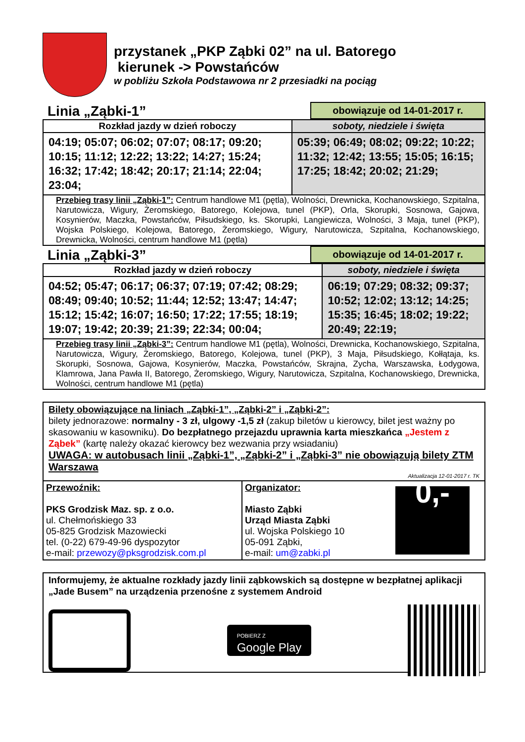przystanek „PKP Ząbki 02” na ul. Batorego
kierunek -> Powstańców
w pobliżu Szkoła Podstawowa nr 2 przesiadki na pociąg
Linia „Ząbki-1” obowiązuje od 14-01-2017 r.
| Rozkład jazdy w dzień roboczy | soboty, niedziele i święta |
| --- | --- |
| 04:19; 05:07; 06:02; 07:07; 08:17; 09:20; 10:15; 11:12; 12:22; 13:22; 14:27; 15:24; 16:32; 17:42; 18:42; 20:17; 21:14; 22:04; 23:04; | 05:39; 06:49; 08:02; 09:22; 10:22; 11:32; 12:42; 13:55; 15:05; 16:15; 17:25; 18:42; 20:02; 21:29; |
| Przebieg trasy linii „Ząbki-1”: Centrum handlowe M1 (pętla), Wolności, Drewnicka, Kochanowskiego, Szpitalna, Narutowicza, Wigury, Żeromskiego, Batorego, Kolejowa, tunel (PKP), Orla, Skorupki, Sosnowa, Gajowa, Kosynierów, Maczka, Powstańców, Piłsudskiego, ks. Skorupki, Langiewicza, Wolności, 3 Maja, tunel (PKP), Wojska Polskiego, Kolejowa, Batorego, Żeromskiego, Wigury, Narutowicza, Szpitalna, Kochanowskiego, Drewnicka, Wolności, centrum handlowe M1 (pętla) | |
Linia „Ząbki-3” obowiązuje od 14-01-2017 r.
| Rozkład jazdy w dzień roboczy | soboty, niedziele i święta |
| --- | --- |
| 04:52; 05:47; 06:17; 06:37; 07:19; 07:42; 08:29; 08:49; 09:40; 10:52; 11:44; 12:52; 13:47; 14:47; 15:12; 15:42; 16:07; 16:50; 17:22; 17:55; 18:19; 19:07; 19:42; 20:39; 21:39; 22:34; 00:04; | 06:19; 07:29; 08:32; 09:37; 10:52; 12:02; 13:12; 14:25; 15:35; 16:45; 18:02; 19:22; 20:49; 22:19; |
| Przebieg trasy linii „Ząbki-3”: Centrum handlowe M1 (pętla), Wolności, Drewnicka, Kochanowskiego, Szpitalna, Narutowicza, Wigury, Żeromskiego, Batorego, Kolejowa, tunel (PKP), 3 Maja, Piłsudskiego, Kołłątaja, ks. Skorupki, Sosnowa, Gajowa, Kosynierów, Maczka, Powstańców, Skrajna, Zycha, Warszawska, Łodygowa, Klamrowa, Jana Pawła II, Batorego, Żeromskiego, Wigury, Narutowicza, Szpitalna, Kochanowskiego, Drewnicka, Wolności, centrum handlowe M1 (pętla) | |
Bilety obowiązujące na liniach „Ząbki-1”, „Ząbki-2” i „Ząbki-2”:
bilety jednorazowe: normalny - 3 zł, ulgowy -1,5 zł (zakup biletów u kierowcy, bilet jest ważny po skasowaniu w kasowniku). Do bezpłatnego przejazdu uprawnia karta mieszkańca „Jestem z Ząbek” (kartę należy okazać kierowcy bez wezwania przy wsiadaniu)
UWAGA: w autobusach linii „Ząbki-1”, „Ząbki-2” i „Ząbki-3” nie obowiązują bilety ZTM Warszawa
Aktualizacja 12-01-2017 r. TK
Przewoźnik:
PKS Grodzisk Maz. sp. z o.o.
ul. Chełmońskiego 33
05-825 Grodzisk Mazowiecki
tel. (0-22) 679-49-96 dyspozytor
e-mail: przewozy@pksgrodzisk.com.pl
Organizator:
Miasto Ząbki
Urząd Miasta Ząbki
ul. Wojska Polskiego 10
05-091 Ząbki,
e-mail: um@zabki.pl
0,-
Informujemy, że aktualne rozkłady jazdy linii ząbkowskich są dostępne w bezpłatnej aplikacji „Jade Busem” na urządzenia przenośne z systemem Android
POBIERZ Z
Google Play